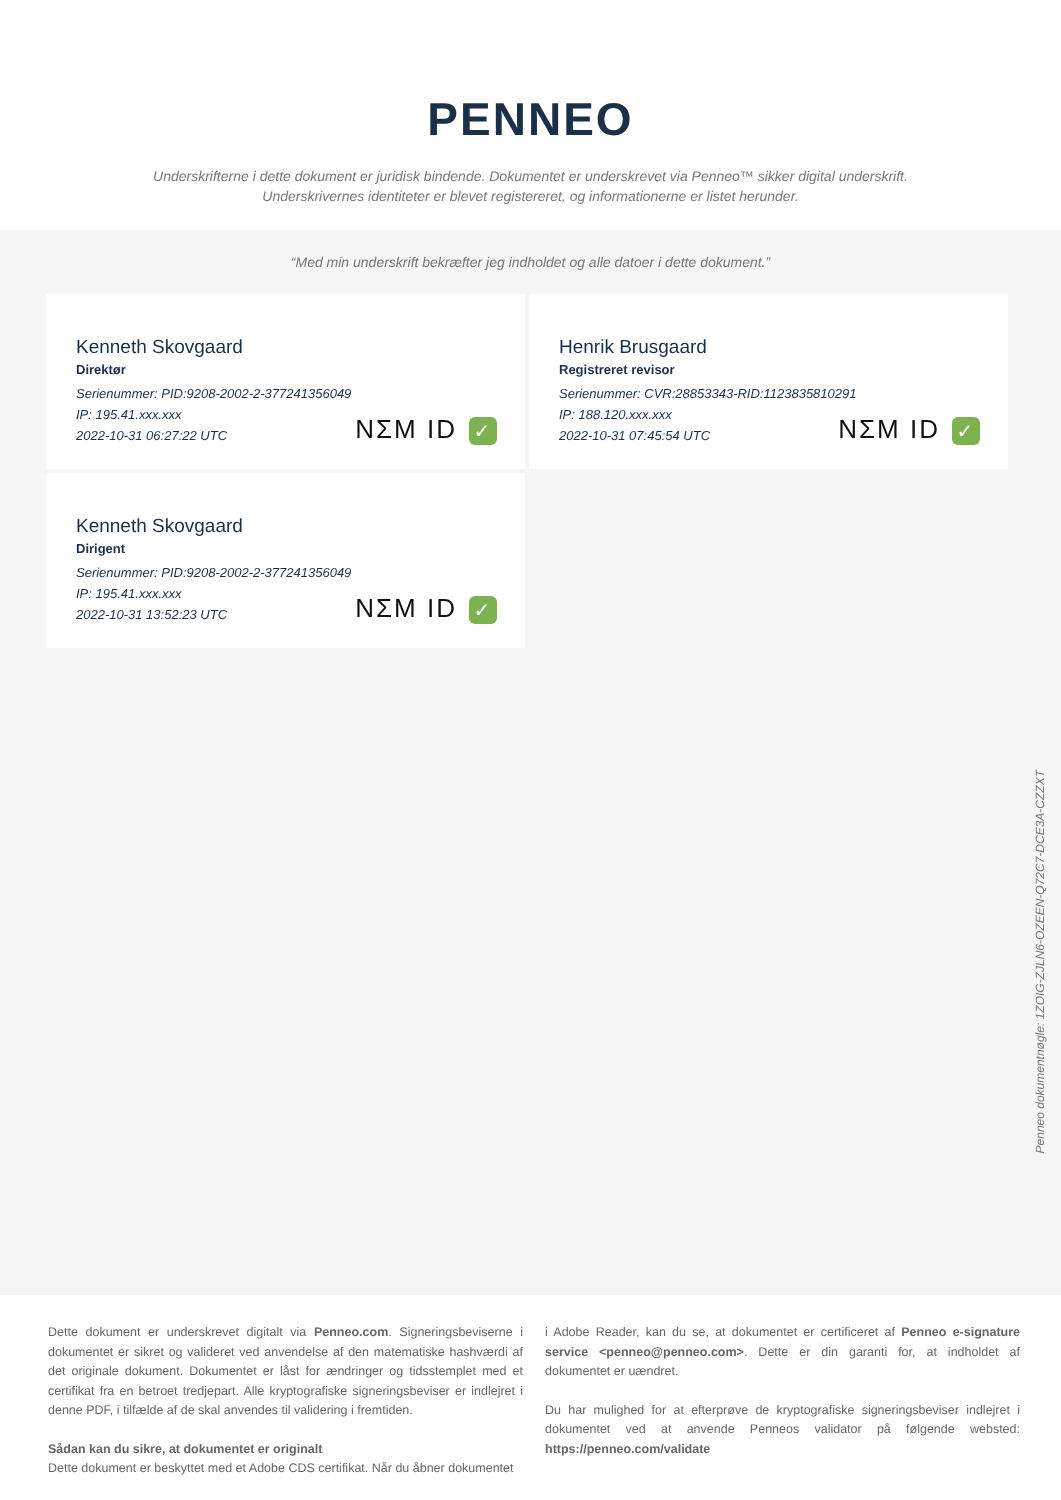PENNEO
Underskrifterne i dette dokument er juridisk bindende. Dokumentet er underskrevet via Penneo™ sikker digital underskrift.
Underskrivernes identiteter er blevet registereret, og informationerne er listet herunder.
“Med min underskrift bekræfter jeg indholdet og alle datoer i dette dokument.”
Kenneth Skovgaard
Direktør
Serienummer: PID:9208-2002-2-377241356049
IP: 195.41.xxx.xxx
2022-10-31 06:27:22 UTC
NΣM ID ✓
Henrik Brusgaard
Registreret revisor
Serienummer: CVR:28853343-RID:1123835810291
IP: 188.120.xxx.xxx
2022-10-31 07:45:54 UTC
NΣM ID ✓
Kenneth Skovgaard
Dirigent
Serienummer: PID:9208-2002-2-377241356049
IP: 195.41.xxx.xxx
2022-10-31 13:52:23 UTC
NΣM ID ✓
Penneo dokumentnøgle: 1ZOIG-ZJLN6-OZEEN-Q72C7-DCE3A-CZZXT
Dette dokument er underskrevet digitalt via Penneo.com. Signeringsbeviserne i dokumentet er sikret og valideret ved anvendelse af den matematiske hashværdi af det originale dokument. Dokumentet er låst for ændringer og tidsstemplet med et certifikat fra en betroet tredjepart. Alle kryptografiske signeringsbeviser er indlejret i denne PDF, i tilfælde af de skal anvendes til validering i fremtiden.
Sådan kan du sikre, at dokumentet er originalt
Dette dokument er beskyttet med et Adobe CDS certifikat. Når du åbner dokumentet
i Adobe Reader, kan du se, at dokumentet er certificeret af Penneo e-signature service <penneo@penneo.com>. Dette er din garanti for, at indholdet af dokumentet er uændret.
Du har mulighed for at efterprøve de kryptografiske signeringsbeviser indlejret i dokumentet ved at anvende Penneos validator på følgende websted: https://penneo.com/validate